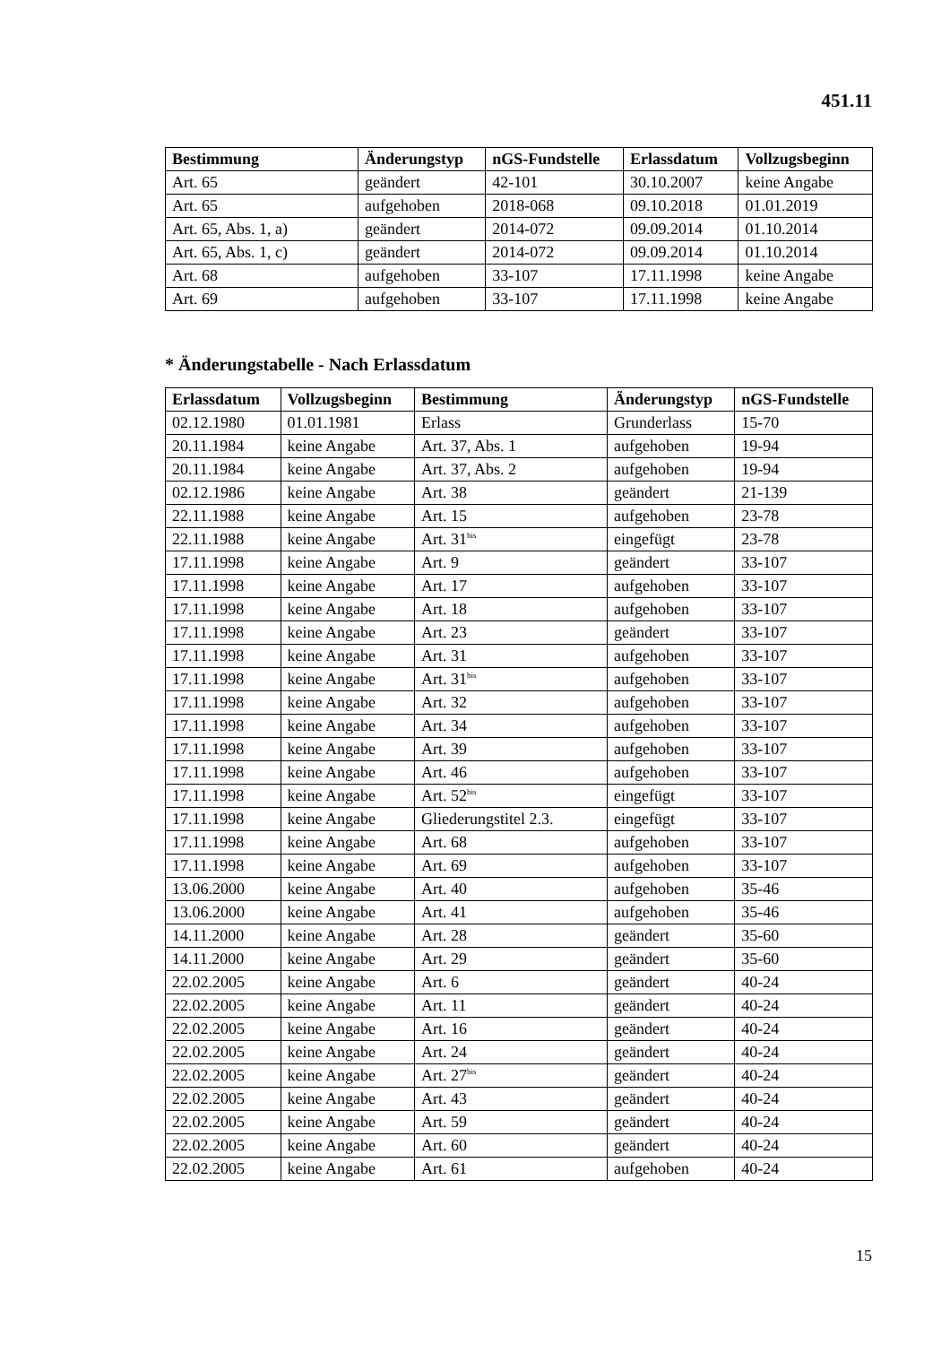451.11
| Bestimmung | Änderungstyp | nGS-Fundstelle | Erlassdatum | Vollzugsbeginn |
| --- | --- | --- | --- | --- |
| Art. 65 | geändert | 42-101 | 30.10.2007 | keine Angabe |
| Art. 65 | aufgehoben | 2018-068 | 09.10.2018 | 01.01.2019 |
| Art. 65, Abs. 1, a) | geändert | 2014-072 | 09.09.2014 | 01.10.2014 |
| Art. 65, Abs. 1, c) | geändert | 2014-072 | 09.09.2014 | 01.10.2014 |
| Art. 68 | aufgehoben | 33-107 | 17.11.1998 | keine Angabe |
| Art. 69 | aufgehoben | 33-107 | 17.11.1998 | keine Angabe |
* Änderungstabelle - Nach Erlassdatum
| Erlassdatum | Vollzugsbeginn | Bestimmung | Änderungstyp | nGS-Fundstelle |
| --- | --- | --- | --- | --- |
| 02.12.1980 | 01.01.1981 | Erlass | Grunderlass | 15-70 |
| 20.11.1984 | keine Angabe | Art. 37, Abs. 1 | aufgehoben | 19-94 |
| 20.11.1984 | keine Angabe | Art. 37, Abs. 2 | aufgehoben | 19-94 |
| 02.12.1986 | keine Angabe | Art. 38 | geändert | 21-139 |
| 22.11.1988 | keine Angabe | Art. 15 | aufgehoben | 23-78 |
| 22.11.1988 | keine Angabe | Art. 31<sup>bis</sup> | eingefügt | 23-78 |
| 17.11.1998 | keine Angabe | Art. 9 | geändert | 33-107 |
| 17.11.1998 | keine Angabe | Art. 17 | aufgehoben | 33-107 |
| 17.11.1998 | keine Angabe | Art. 18 | aufgehoben | 33-107 |
| 17.11.1998 | keine Angabe | Art. 23 | geändert | 33-107 |
| 17.11.1998 | keine Angabe | Art. 31 | aufgehoben | 33-107 |
| 17.11.1998 | keine Angabe | Art. 31<sup>bis</sup> | aufgehoben | 33-107 |
| 17.11.1998 | keine Angabe | Art. 32 | aufgehoben | 33-107 |
| 17.11.1998 | keine Angabe | Art. 34 | aufgehoben | 33-107 |
| 17.11.1998 | keine Angabe | Art. 39 | aufgehoben | 33-107 |
| 17.11.1998 | keine Angabe | Art. 46 | aufgehoben | 33-107 |
| 17.11.1998 | keine Angabe | Art. 52<sup>bis</sup> | eingefügt | 33-107 |
| 17.11.1998 | keine Angabe | Gliederungstitel 2.3. | eingefügt | 33-107 |
| 17.11.1998 | keine Angabe | Art. 68 | aufgehoben | 33-107 |
| 17.11.1998 | keine Angabe | Art. 69 | aufgehoben | 33-107 |
| 13.06.2000 | keine Angabe | Art. 40 | aufgehoben | 35-46 |
| 13.06.2000 | keine Angabe | Art. 41 | aufgehoben | 35-46 |
| 14.11.2000 | keine Angabe | Art. 28 | geändert | 35-60 |
| 14.11.2000 | keine Angabe | Art. 29 | geändert | 35-60 |
| 22.02.2005 | keine Angabe | Art. 6 | geändert | 40-24 |
| 22.02.2005 | keine Angabe | Art. 11 | geändert | 40-24 |
| 22.02.2005 | keine Angabe | Art. 16 | geändert | 40-24 |
| 22.02.2005 | keine Angabe | Art. 24 | geändert | 40-24 |
| 22.02.2005 | keine Angabe | Art. 27<sup>bis</sup> | geändert | 40-24 |
| 22.02.2005 | keine Angabe | Art. 43 | geändert | 40-24 |
| 22.02.2005 | keine Angabe | Art. 59 | geändert | 40-24 |
| 22.02.2005 | keine Angabe | Art. 60 | geändert | 40-24 |
| 22.02.2005 | keine Angabe | Art. 61 | aufgehoben | 40-24 |
15